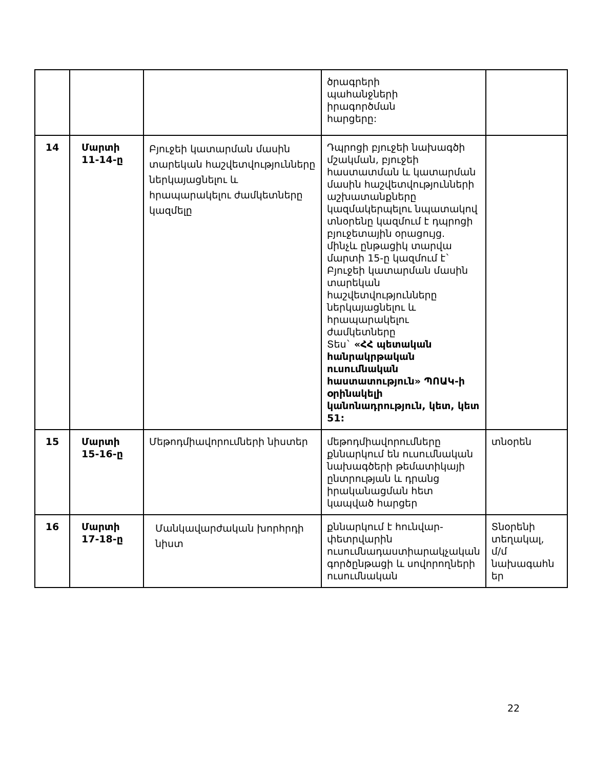| | | | ծրագրերի պահանջների իրագործման հարցերը: | |
| 14 | Մարտի 11-14-ը | Բյուջեի կատարման մասին տարեկան հաշվետվությունները ներկայացնելու և հրապարակելու ժամկետները կազմելը | Դպրոցի բյուջեի նախագծի մշակման, բյուջեի հաստատման և կատարման մասին հաշվետվությունների աշխատանքները կազմակերպելու նպատակով տնօրենը կազմում է դպրոցի բյուջետային օրացույց. մինչև ընթացիկ տարվա մարտի 15-ը կազմում է` Բյուջեի կատարման մասին տարեկան հաշվետվությունները ներկայացնելու և հրապարակելու ժամկետները Տես` «ՀՀ պետական հանրակրթական ուսումնական հաստատություն» ՊՈԱԿ-ի օրինակելի կանոնադրություն, կետ, կետ 51: | |
| 15 | Մարտի 15-16-ը | Մեթոդմիավորումների նիստեր | մեթոդմիավորումները քննարկում են ուսումնական նախագծերի թեմատիկայի ընտրության և դրանց իրականացման հետ կապված հարցեր | տնօրեն |
| 16 | Մարտի 17-18-ը | Մանկավարժական խորհրդի նիստ | քննարկում է հունվար-փետրվարին ուսումնադաստիարակչական գործընթացի և սովորողների ուսումնական | Տնօրենի տեղակալ, մ/մ նախագահն եր |
22